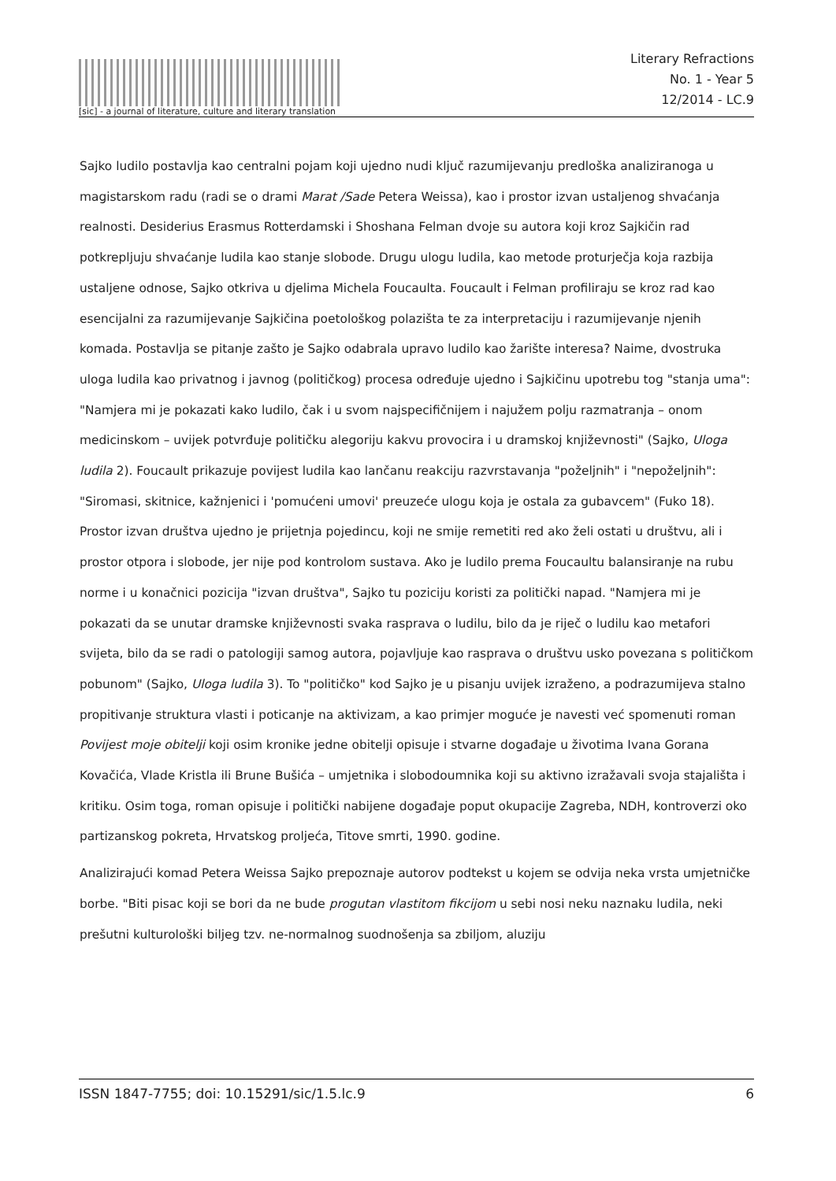[sic] - a journal of literature, culture and literary translation
Literary Refractions
No. 1 - Year 5
12/2014 - LC.9
Sajko ludilo postavlja kao centralni pojam koji ujedno nudi ključ razumijevanju predloška analiziranoga u magistarskom radu (radi se o drami Marat /Sade Petera Weissa), kao i prostor izvan ustaljenog shvaćanja realnosti. Desiderius Erasmus Rotterdamski i Shoshana Felman dvoje su autora koji kroz Sajkičin rad potkrepljuju shvaćanje ludila kao stanje slobode. Drugu ulogu ludila, kao metode proturječja koja razbija ustaljene odnose, Sajko otkriva u djelima Michela Foucaulta. Foucault i Felman profiliraju se kroz rad kao esencijalni za razumijevanje Sajkičina poetološkog polazišta te za interpretaciju i razumijevanje njenih komada. Postavlja se pitanje zašto je Sajko odabrala upravo ludilo kao žarište interesa? Naime, dvostruka uloga ludila kao privatnog i javnog (političkog) procesa određuje ujedno i Sajkičinu upotrebu tog "stanja uma": "Namjera mi je pokazati kako ludilo, čak i u svom najspecifičnijem i najužem polju razmatranja – onom medicinskom – uvijek potvrđuje političku alegoriju kakvu provocira i u dramskoj književnosti" (Sajko, Uloga ludila 2). Foucault prikazuje povijest ludila kao lančanu reakciju razvrstavanja "poželjnih" i "nepoželjnih": "Siromasi, skitnice, kažnjenici i 'pomućeni umovi' preuzeće ulogu koja je ostala za gubavcem" (Fuko 18). Prostor izvan društva ujedno je prijetnja pojedincu, koji ne smije remetiti red ako želi ostati u društvu, ali i prostor otpora i slobode, jer nije pod kontrolom sustava. Ako je ludilo prema Foucaultu balansiranje na rubu norme i u konačnici pozicija "izvan društva", Sajko tu poziciju koristi za politički napad. "Namjera mi je pokazati da se unutar dramske književnosti svaka rasprava o ludilu, bilo da je riječ o ludilu kao metafori svijeta, bilo da se radi o patologiji samog autora, pojavljuje kao rasprava o društvu usko povezana s političkom pobunom" (Sajko, Uloga ludila 3). To "političko" kod Sajko je u pisanju uvijek izraženo, a podrazumijeva stalno propitivanje struktura vlasti i poticanje na aktivizam, a kao primjer moguće je navesti već spomenuti roman Povijest moje obitelji koji osim kronike jedne obitelji opisuje i stvarne događaje u životima Ivana Gorana Kovačića, Vlade Kristla ili Brune Bušića – umjetnika i slobodoumnika koji su aktivno izražavali svoja stajališta i kritiku. Osim toga, roman opisuje i politički nabijene događaje poput okupacije Zagreba, NDH, kontroverzi oko partizanskog pokreta, Hrvatskog proljeća, Titove smrti, 1990. godine.
Analizirajući komad Petera Weissa Sajko prepoznaje autorov podtekst u kojem se odvija neka vrsta umjetničke borbe. "Biti pisac koji se bori da ne bude progutan vlastitom fikcijom u sebi nosi neku naznaku ludila, neki prešutni kulturološki biljeg tzv. ne-normalnog suodnošenja sa zbiljom, aluziju
ISSN 1847-7755; doi: 10.15291/sic/1.5.lc.9 6